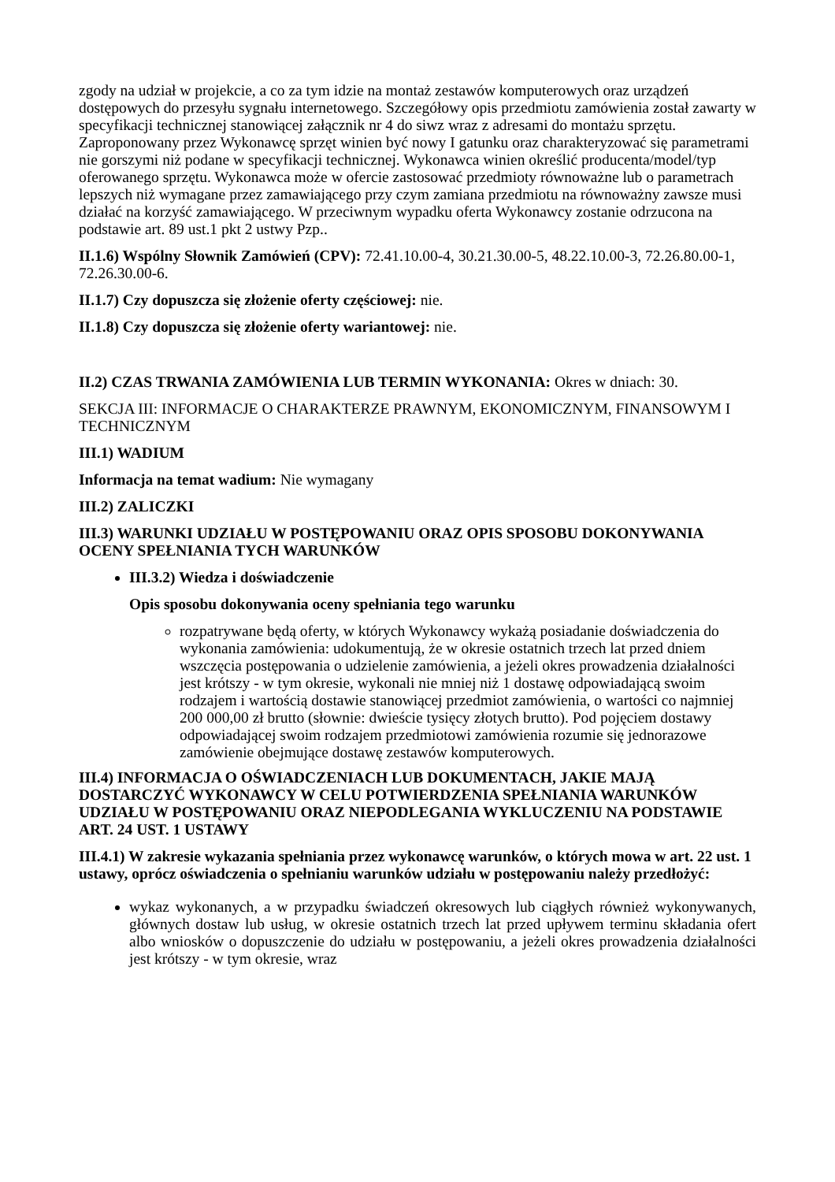zgody na udział w projekcie, a co za tym idzie na montaż zestawów komputerowych oraz urządzeń dostępowych do przesyłu sygnału internetowego. Szczegółowy opis przedmiotu zamówienia został zawarty w specyfikacji technicznej stanowiącej załącznik nr 4 do siwz wraz z adresami do montażu sprzętu. Zaproponowany przez Wykonawcę sprzęt winien być nowy I gatunku oraz charakteryzować się parametrami nie gorszymi niż podane w specyfikacji technicznej. Wykonawca winien określić producenta/model/typ oferowanego sprzętu. Wykonawca może w ofercie zastosować przedmioty równoważne lub o parametrach lepszych niż wymagane przez zamawiającego przy czym zamiana przedmiotu na równoważny zawsze musi działać na korzyść zamawiającego. W przeciwnym wypadku oferta Wykonawcy zostanie odrzucona na podstawie art. 89 ust.1 pkt 2 ustwy Pzp..
II.1.6) Wspólny Słownik Zamówień (CPV): 72.41.10.00-4, 30.21.30.00-5, 48.22.10.00-3, 72.26.80.00-1, 72.26.30.00-6.
II.1.7) Czy dopuszcza się złożenie oferty częściowej: nie.
II.1.8) Czy dopuszcza się złożenie oferty wariantowej: nie.
II.2) CZAS TRWANIA ZAMÓWIENIA LUB TERMIN WYKONANIA: Okres w dniach: 30.
SEKCJA III: INFORMACJE O CHARAKTERZE PRAWNYM, EKONOMICZNYM, FINANSOWYM I TECHNICZNYM
III.1) WADIUM
Informacja na temat wadium: Nie wymagany
III.2) ZALICZKI
III.3) WARUNKI UDZIAŁU W POSTĘPOWANIU ORAZ OPIS SPOSOBU DOKONYWANIA OCENY SPEŁNIANIA TYCH WARUNKÓW
III.3.2) Wiedza i doświadczenie
Opis sposobu dokonywania oceny spełniania tego warunku
rozpatrywane będą oferty, w których Wykonawcy wykażą posiadanie doświadczenia do wykonania zamówienia: udokumentują, że w okresie ostatnich trzech lat przed dniem wszczęcia postępowania o udzielenie zamówienia, a jeżeli okres prowadzenia działalności jest krótszy - w tym okresie, wykonali nie mniej niż 1 dostawę odpowiadającą swoim rodzajem i wartością dostawie stanowiącej przedmiot zamówienia, o wartości co najmniej 200 000,00 zł brutto (słownie: dwieście tysięcy złotych brutto). Pod pojęciem dostawy odpowiadającej swoim rodzajem przedmiotowi zamówienia rozumie się jednorazowe zamówienie obejmujące dostawę zestawów komputerowych.
III.4) INFORMACJA O OŚWIADCZENIACH LUB DOKUMENTACH, JAKIE MAJĄ DOSTARCZYĆ WYKONAWCY W CELU POTWIERDZENIA SPEŁNIANIA WARUNKÓW UDZIAŁU W POSTĘPOWANIU ORAZ NIEPODLEGANIA WYKLUCZENIU NA PODSTAWIE ART. 24 UST. 1 USTAWY
III.4.1) W zakresie wykazania spełniania przez wykonawcę warunków, o których mowa w art. 22 ust. 1 ustawy, oprócz oświadczenia o spełnianiu warunków udziału w postępowaniu należy przedłożyć:
wykaz wykonanych, a w przypadku świadczeń okresowych lub ciągłych również wykonywanych, głównych dostaw lub usług, w okresie ostatnich trzech lat przed upływem terminu składania ofert albo wniosków o dopuszczenie do udziału w postępowaniu, a jeżeli okres prowadzenia działalności jest krótszy - w tym okresie, wraz